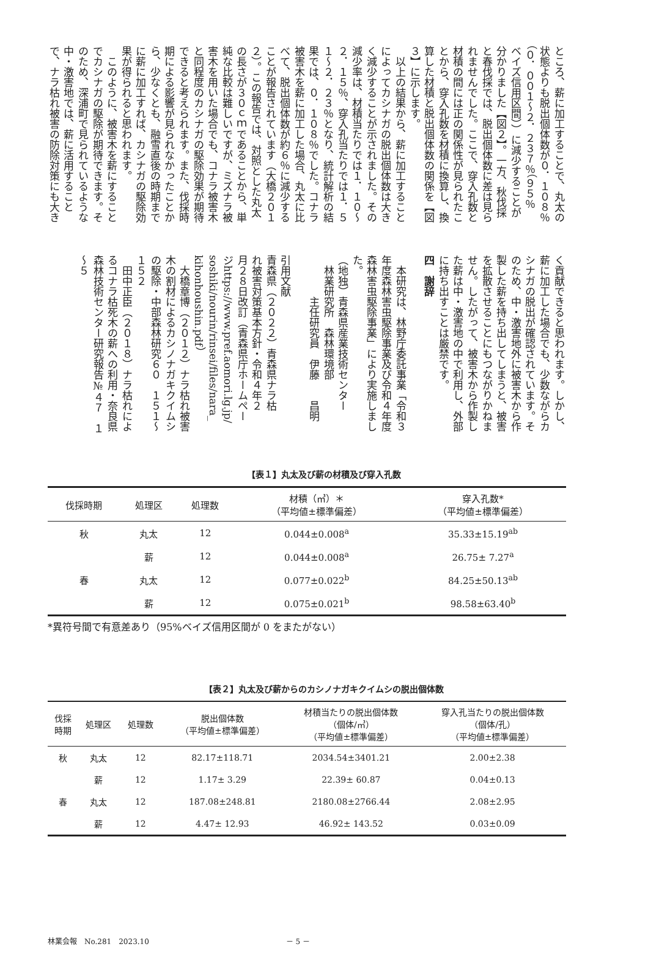ところ、薪に加工することで、丸太の
状態よりも脱出個体数が０．１０８％
（０．００１～２．２３７％（９５％
ベイズ信用区間））に減少することが
分かりました【図２】。一方、秋伐採
と春伐採では、脱出個体数に差は見ら
れませんでした。ここで、穿入孔数と
材積の間には正の関係性が見られたこ
とから、穿入孔数を材積に換算し、換
算した材積と脱出個体数の関係を【図
３】に示します。
　以上の結果から、薪に加工すること
によってカシナガの脱出個体数は大き
く減少することが示されました。その
減少率は、材積当たりでは１．１０～
２．１５％、穿入孔当たりでは１．５
１～２．２３％となり、統計解析の結
果では、０．１０８％でした。コナラ
被害木を薪に加工した場合、丸太に比
べて、脱出個体数が約６％に減少する
ことが報告されています（大橋２０１
２）。この報告では、対照とした丸太
の長さが３０ｃｍであることから、単
純な比較は難しいですが、ミズナラ被
害木を用いた場合でも、コナラ被害木
と同程度のカシナガの駆除効果が期待
できると考えられます。また、伐採時
期による影響が見られなかったことか
ら、少なくとも、融雪直後の時期まで
に薪に加工すれば、カシナガの駆除効
果が得られると思われます。
　このように、被害木を薪にすること
でカシナガの駆除が期待できます。そ
のため、深浦町で見られているような
中・激害地では、薪に活用すること
で、ナラ枯れ被害の防除対策にも大き
く貢献できると思われます。しかし、
薪に加工した場合でも、少数ながらカ
シナガの脱出が確認されています。そ
のため、中・激害地外に被害木から作
製した薪を持ち出してしまうと、被害
を拡散させることにもつながりかねま
せん。したがって、被害木から作製し
た薪は中・激害地の中で利用し、外部
に持ち出すことは厳禁です。
四　謝辞
　本研究は、林野庁委託事業「令和３
年度森林害虫駆除事業及び令和４年度
森林害虫駆除事業」により実施しまし
た。
（地独）青森県産業技術センター
　林業研究所　森林環境部
　　　　主任研究員　伊藤　　昌明
引用文献
青森県（２０２２）青森県ナラ枯
れ被害対策基本方針・令和４年２
月２８日改訂（青森県庁ホームペー
ジhttps://www.pref.aomori.lg.jp/
soshiki/nourin/rinsei/files/nara_
kihonhoushin.pdf）
　大橋章博（２０１２）ナラ枯れ被害
木の割材によるカシノナガキクイムシ
の駆除・中部森林研究６０　１５１～
１５２
　田中正臣（２０１８）ナラ枯れによ
るコナラ枯死木の薪への利用・奈良県
森林技術センター研究報告№４７　１
～５
【表１】丸太及び薪の材積及び穿入孔数
| 伐採時期 | 処理区 | 処理数 | 材積（㎥）＊ （平均値±標準偏差） | 穿入孔数* （平均値±標準偏差） |
| --- | --- | --- | --- | --- |
| 秋 | 丸太 | 12 | 0.044±0.008<sup>a</sup> | 35.33±15.19<sup>ab</sup> |
| | 薪 | 12 | 0.044±0.008<sup>a</sup> | 26.75± 7.27<sup>a</sup> |
| 春 | 丸太 | 12 | 0.077±0.022<sup>b</sup> | 84.25±50.13<sup>ab</sup> |
| | 薪 | 12 | 0.075±0.021<sup>b</sup> | 98.58±63.40<sup>b</sup> |
*異符号間で有意差あり（95%ベイズ信用区間が 0 をまたがない）
【表２】丸太及び薪からのカシノナガキクイムシの脱出個体数
| 伐採 時期 | 処理区 | 処理数 | 脱出個体数 （平均値±標準偏差） | 材積当たりの脱出個体数 （個体/㎥） （平均値±標準偏差） | 穿入孔当たりの脱出個体数 （個体/孔） （平均値±標準偏差） |
| --- | --- | --- | --- | --- | --- |
| 秋 | 丸太 | 12 | 82.17±118.71 | 2034.54±3401.21 | 2.00±2.38 |
| | 薪 | 12 | 1.17± 3.29 | 22.39± 60.87 | 0.04±0.13 |
| 春 | 丸太 | 12 | 187.08±248.81 | 2180.08±2766.44 | 2.08±2.95 |
| | 薪 | 12 | 4.47± 12.93 | 46.92± 143.52 | 0.03±0.09 |
林業会報　No.281　2023.10 － 5 －